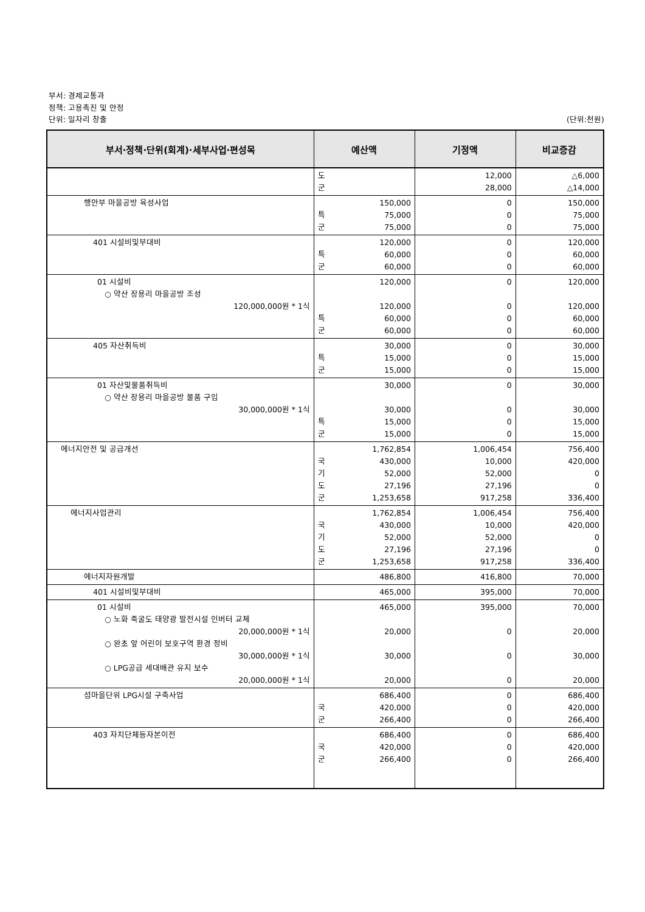부서: 경제교통과
정책: 고용촉진 및 안정
단위: 일자리 창출 (단위:천원)
| 부서·정책·단위(회계)·세부사업·편성목 | 예산액 | 기정액 | 비교증감 |
| --- | --- | --- | --- |
| | 도 군 | 12,000 28,000 | △6,000 △14,000 |
| 행안부 마을공방 육성사업 | 150,000 특 군 75,000 75,000 | 0 0 0 | 150,000 75,000 75,000 |
| 401 시설비및부대비 | 120,000 특 군 60,000 60,000 | 0 0 0 | 120,000 60,000 60,000 |
| 01 시설비 ○ 약산 장용리 마을공방 조성 120,000,000원 * 1식 | 120,000 120,000 특 군 60,000 60,000 | 0 0 0 0 | 120,000 120,000 60,000 60,000 |
| 405 자산취득비 | 30,000 특 군 15,000 15,000 | 0 0 0 | 30,000 15,000 15,000 |
| 01 자산및물품취득비 ○ 약산 장용리 마을공방 물품 구입 30,000,000원 * 1식 | 30,000 30,000 특 군 15,000 15,000 | 0 0 0 0 | 30,000 30,000 15,000 15,000 |
| 에너지안전 및 공급개선 | 1,762,854 국 기 도 군 430,000 52,000 27,196 1,253,658 | 1,006,454 10,000 52,000 27,196 917,258 | 756,400 420,000 0 0 336,400 |
| 에너지사업관리 | 1,762,854 국 기 도 군 430,000 52,000 27,196 1,253,658 | 1,006,454 10,000 52,000 27,196 917,258 | 756,400 420,000 0 0 336,400 |
| 에너지자원개발 | 486,800 | 416,800 | 70,000 |
| 401 시설비및부대비 | 465,000 | 395,000 | 70,000 |
| 01 시설비 ○ 노화 죽굴도 태양광 발전시설 인버터 교체 20,000,000원 * 1식 ○ 완초 앞 어린이 보호구역 환경 정비 30,000,000원 * 1식 ○ LPG공급 세대배관 유지 보수 20,000,000원 * 1식 | 465,000 20,000 30,000 20,000 | 395,000 0 0 0 | 70,000 20,000 30,000 20,000 |
| 섬마을단위 LPG시설 구축사업 | 686,400 국 군 420,000 266,400 | 0 0 0 | 686,400 420,000 266,400 |
| 403 자치단체등자본이전 | 686,400 국 군 420,000 266,400 | 0 0 0 | 686,400 420,000 266,400 |